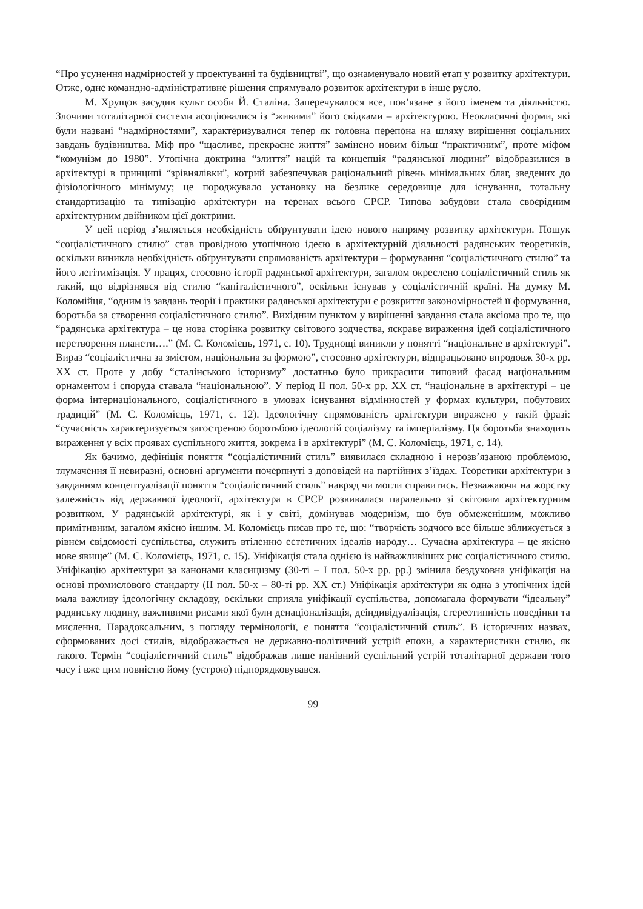“Про усунення надмірностей у проектуванні та будівництві”, що ознаменувало новий етап у розвитку архітектури. Отже, одне командно-адміністративне рішення спрямувало розвиток архітектури в інше русло.
М. Хрущов засудив культ особи Й. Сталіна. Заперечувалося все, пов’язане з його іменем та діяльністю. Злочини тоталітарної системи асоціювалися із “живими” його свідками – архітектурою. Неокласичні форми, які були названі “надмірностями”, характеризувалися тепер як головна перепона на шляху вирішення соціальних завдань будівництва. Міф про “щасливе, прекрасне життя” замінено новим більш “практичним”, проте міфом “комунізм до 1980”. Утопічна доктрина “злиття” націй та концепція “радянської людини” відобразилися в архітектурі в принципі “зрівнялівки”, котрий забезпечував раціональний рівень мінімальних благ, зведених до фізіологічного мінімуму; це породжувало установку на безлике середовище для існування, тотальну стандартизацію та типізацію архітектури на теренах всього СРСР. Типова забудови стала своєрідним архітектурним двійником цієї доктрини.
У цей період з’являється необхідність обґрунтувати ідею нового напряму розвитку архітектури. Пошук “соціалістичного стилю” став провідною утопічною ідеєю в архітектурній діяльності радянських теоретиків, оскільки виникла необхідність обґрунтувати спрямованість архітектури – формування “соціалістичного стилю” та його легітимізація. У працях, стосовно історії радянської архітектури, загалом окреслено соціалістичний стиль як такий, що відрізнявся від стилю “капіталістичного”, оскільки існував у соціалістичній країні. На думку М. Коломійця, “одним із завдань теорії і практики радянської архітектури є розкриття закономірностей її формування, боротьба за створення соціалістичного стилю”. Вихідним пунктом у вирішенні завдання стала аксіома про те, що “радянська архітектура – це нова сторінка розвитку світового зодчества, яскраве вираження ідей соціалістичного перетворення планети….” (М. С. Коломієць, 1971, с. 10). Труднощі виникли у понятті “національне в архітектурі”. Вираз “соціалістична за змістом, національна за формою”, стосовно архітектури, відпрацьовано впродовж 30-х рр. ХХ ст. Проте у добу “сталінського історизму” достатньо було прикрасити типовий фасад національним орнаментом і споруда ставала “національною”. У період ІІ пол. 50-х рр. ХХ ст. “національне в архітектурі – це форма інтернаціонального, соціалістичного в умовах існування відмінностей у формах культури, побутових традицій” (М. С. Коломієць, 1971, с. 12). Ідеологічну спрямованість архітектури виражено у такій фразі: “сучасність характеризується загостреною боротьбою ідеологій соціалізму та імперіалізму. Ця боротьба знаходить вираження у всіх проявах суспільного життя, зокрема і в архітектурі” (М. С. Коломієць, 1971, с. 14).
Як бачимо, дефініція поняття “соціалістичний стиль” виявилася складною і нерозв’язаною проблемою, тлумачення її невиразні, основні аргументи почерпнуті з доповідей на партійних з’їздах. Теоретики архітектури з завданням концептуалізації поняття “соціалістичний стиль” навряд чи могли справитись. Незважаючи на жорстку залежність від державної ідеології, архітектура в СРСР розвивалася паралельно зі світовим архітектурним розвитком. У радянській архітектурі, як і у світі, домінував модернізм, що був обмеженішим, можливо примітивним, загалом якісно іншим. М. Коломієць писав про те, що: “творчість зодчого все більше зближується з рівнем свідомості суспільства, служить втіленню естетичних ідеалів народу… Сучасна архітектура – це якісно нове явище” (М. С. Коломієць, 1971, с. 15). Уніфікація стала однією із найважливіших рис соціалістичного стилю. Уніфікацію архітектури за канонами класицизму (30-ті – І пол. 50-х рр. рр.) змінила бездуховна уніфікація на основі промислового стандарту (ІІ пол. 50-х – 80-ті рр. ХХ ст.) Уніфікація архітектури як одна з утопічних ідей мала важливу ідеологічну складову, оскільки сприяла уніфікації суспільства, допомагала формувати “ідеальну” радянську людину, важливими рисами якої були денаціоналізація, деіндивідуалізація, стереотипність поведінки та мислення. Парадоксальним, з погляду термінології, є поняття “соціалістичний стиль”. В історичних назвах, сформованих досі стилів, відображається не державно-політичний устрій епохи, а характеристики стилю, як такого. Термін “соціалістичний стиль” відображав лише панівний суспільний устрій тоталітарної держави того часу і вже цим повністю йому (устрою) підпорядковувався.
99